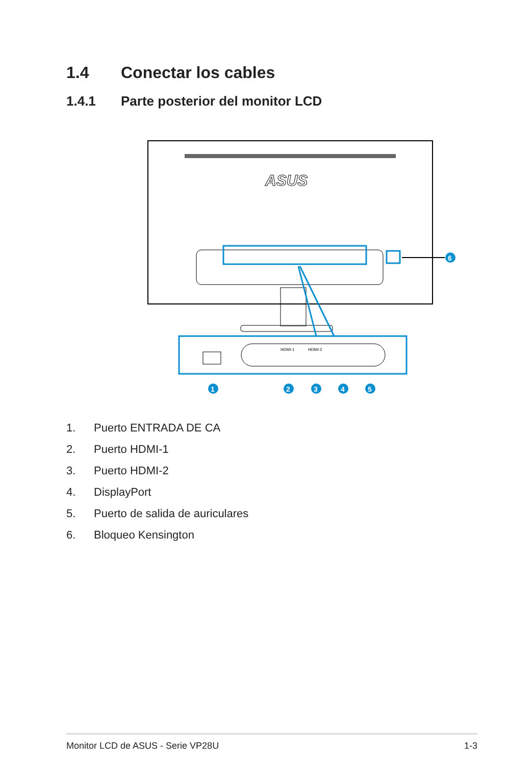1.4 Conectar los cables
1.4.1 Parte posterior del monitor LCD
ASUS
6
HDMI-1
HDMI-2
1
2
3
4
5
1. Puerto ENTRADA DE CA
2. Puerto HDMI-1
3. Puerto HDMI-2
4. DisplayPort
5. Puerto de salida de auriculares
6. Bloqueo Kensington
Monitor LCD de ASUS - Serie VP28U 1-3